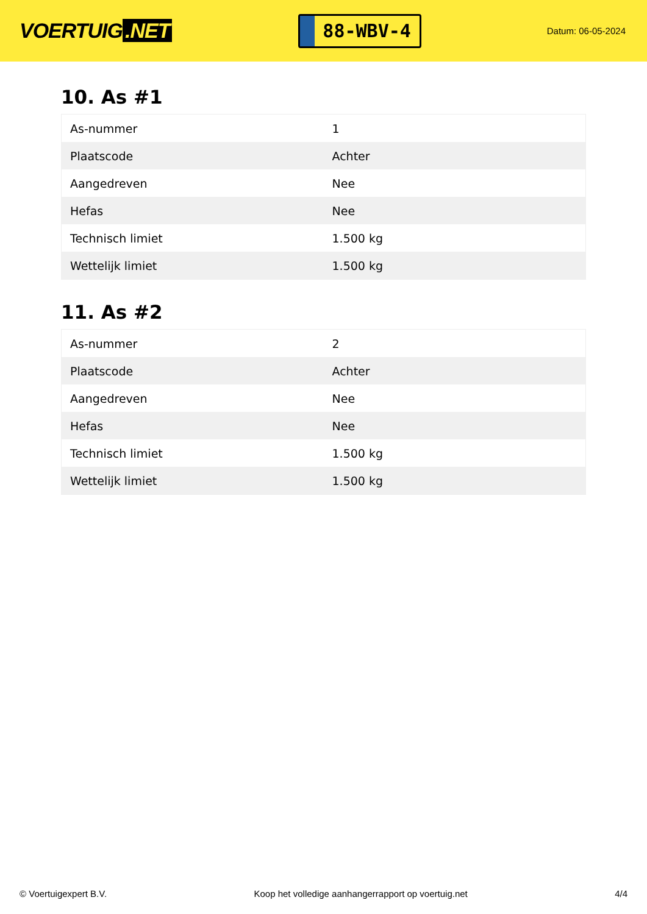VOERTUIG.NET
88-WBV-4
Datum: 06-05-2024
10. As #1
| As-nummer | 1 |
| Plaatscode | Achter |
| Aangedreven | Nee |
| Hefas | Nee |
| Technisch limiet | 1.500 kg |
| Wettelijk limiet | 1.500 kg |
11. As #2
| As-nummer | 2 |
| Plaatscode | Achter |
| Aangedreven | Nee |
| Hefas | Nee |
| Technisch limiet | 1.500 kg |
| Wettelijk limiet | 1.500 kg |
© Voertuigexpert B.V. Koop het volledige aanhangerrapport op voertuig.net 4/4